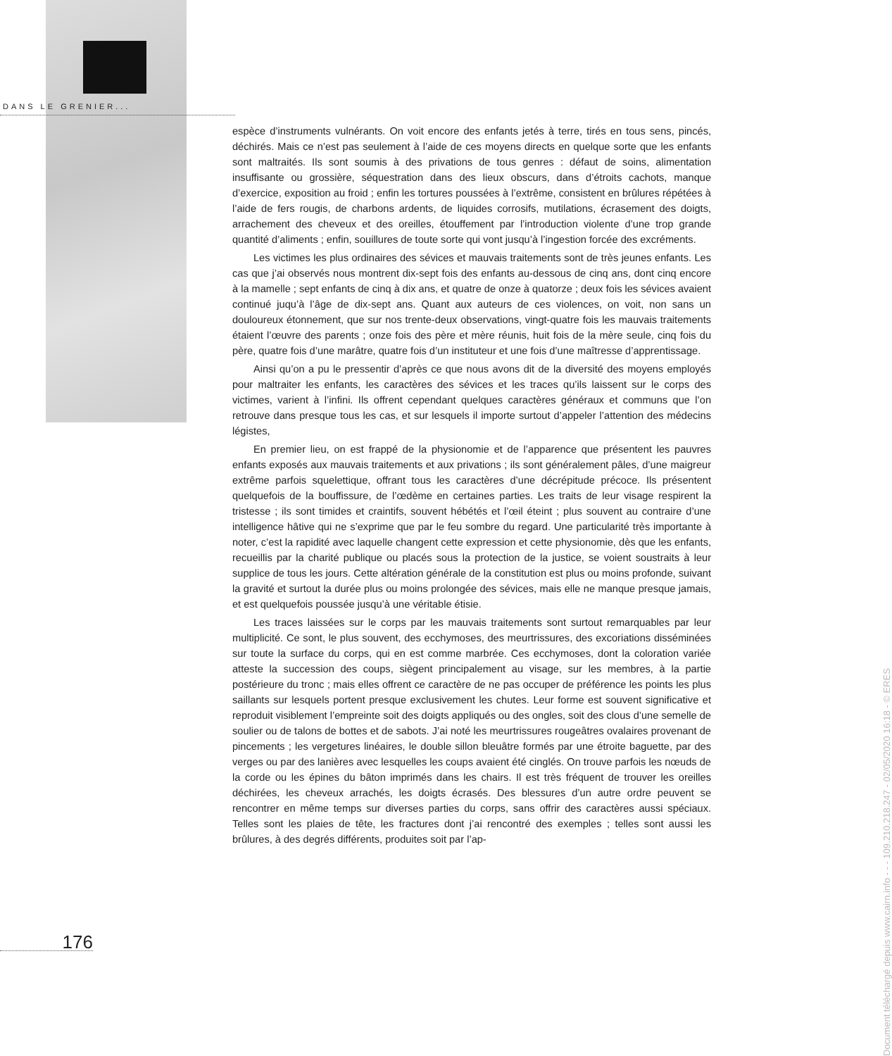DANS LE GRENIER...
espèce d’instruments vulnérants. On voit encore des enfants jetés à terre, tirés en tous sens, pincés, déchirés. Mais ce n’est pas seulement à l’aide de ces moyens directs en quelque sorte que les enfants sont maltraités. Ils sont soumis à des privations de tous genres : défaut de soins, alimentation insuffisante ou grossière, séquestration dans des lieux obscurs, dans d’étroits cachots, manque d’exercice, exposition au froid ; enfin les tortures poussées à l’extrême, consistent en brûlures répétées à l’aide de fers rougis, de charbons ardents, de liquides corrosifs, mutilations, écrasement des doigts, arrachement des cheveux et des oreilles, étouffement par l’introduction violente d’une trop grande quantité d’aliments ; enfin, souillures de toute sorte qui vont jusqu’à l’ingestion forcée des excréments.
Les victimes les plus ordinaires des sévices et mauvais traitements sont de très jeunes enfants. Les cas que j’ai observés nous montrent dix-sept fois des enfants au-dessous de cinq ans, dont cinq encore à la mamelle ; sept enfants de cinq à dix ans, et quatre de onze à quatorze ; deux fois les sévices avaient continué juqu’à l’âge de dix-sept ans. Quant aux auteurs de ces violences, on voit, non sans un douloureux étonnement, que sur nos trente-deux observations, vingt-quatre fois les mauvais traitements étaient l’œuvre des parents ; onze fois des père et mère réunis, huit fois de la mère seule, cinq fois du père, quatre fois d’une marâtre, quatre fois d’un instituteur et une fois d’une maîtresse d’apprentissage.
Ainsi qu’on a pu le pressentir d’après ce que nous avons dit de la diversité des moyens employés pour maltraiter les enfants, les caractères des sévices et les traces qu’ils laissent sur le corps des victimes, varient à l’infini. Ils offrent cependant quelques caractères généraux et communs que l’on retrouve dans presque tous les cas, et sur lesquels il importe surtout d’appeler l’attention des médecins légistes,
En premier lieu, on est frappé de la physionomie et de l’apparence que présentent les pauvres enfants exposés aux mauvais traitements et aux privations ; ils sont généralement pâles, d’une maigreur extrême parfois squelettique, offrant tous les caractères d’une décrépitude précoce. Ils présentent quelquefois de la bouffissure, de l’œdème en certaines parties. Les traits de leur visage respirent la tristesse ; ils sont timides et craintifs, souvent hébétés et l’œil éteint ; plus souvent au contraire d’une intelligence hâtive qui ne s’exprime que par le feu sombre du regard. Une particularité très importante à noter, c’est la rapidité avec laquelle changent cette expression et cette physionomie, dès que les enfants, recueillis par la charité publique ou placés sous la protection de la justice, se voient soustraits à leur supplice de tous les jours. Cette altération générale de la constitution est plus ou moins profonde, suivant la gravité et surtout la durée plus ou moins prolongée des sévices, mais elle ne manque presque jamais, et est quelquefois poussée jusqu’à une véritable étisie.
Les traces laissées sur le corps par les mauvais traitements sont surtout remarquables par leur multiplicité. Ce sont, le plus souvent, des ecchymoses, des meurtrissures, des excoriations disséminées sur toute la surface du corps, qui en est comme marbrée. Ces ecchymoses, dont la coloration variée atteste la succession des coups, siègent principalement au visage, sur les membres, à la partie postérieure du tronc ; mais elles offrent ce caractère de ne pas occuper de préférence les points les plus saillants sur lesquels portent presque exclusivement les chutes. Leur forme est souvent significative et reproduit visiblement l’empreinte soit des doigts appliqués ou des ongles, soit des clous d’une semelle de soulier ou de talons de bottes et de sabots. J’ai noté les meurtrissures rougeâtres ovalaires provenant de pincements ; les vergetures linéaires, le double sillon bleuâtre formés par une étroite baguette, par des verges ou par des lanières avec lesquelles les coups avaient été cinglés. On trouve parfois les nœuds de la corde ou les épines du bâton imprimés dans les chairs. Il est très fréquent de trouver les oreilles déchirées, les cheveux arrachés, les doigts écrasés. Des blessures d’un autre ordre peuvent se rencontrer en même temps sur diverses parties du corps, sans offrir des caractères aussi spéciaux. Telles sont les plaies de tête, les fractures dont j’ai rencontré des exemples ; telles sont aussi les brûlures, à des degrés différents, produites soit par l’ap-
176
Document téléchargé depuis www.cairn.info - - - 109.210.218.247 - 02/05/2020 16:18 - © ERES